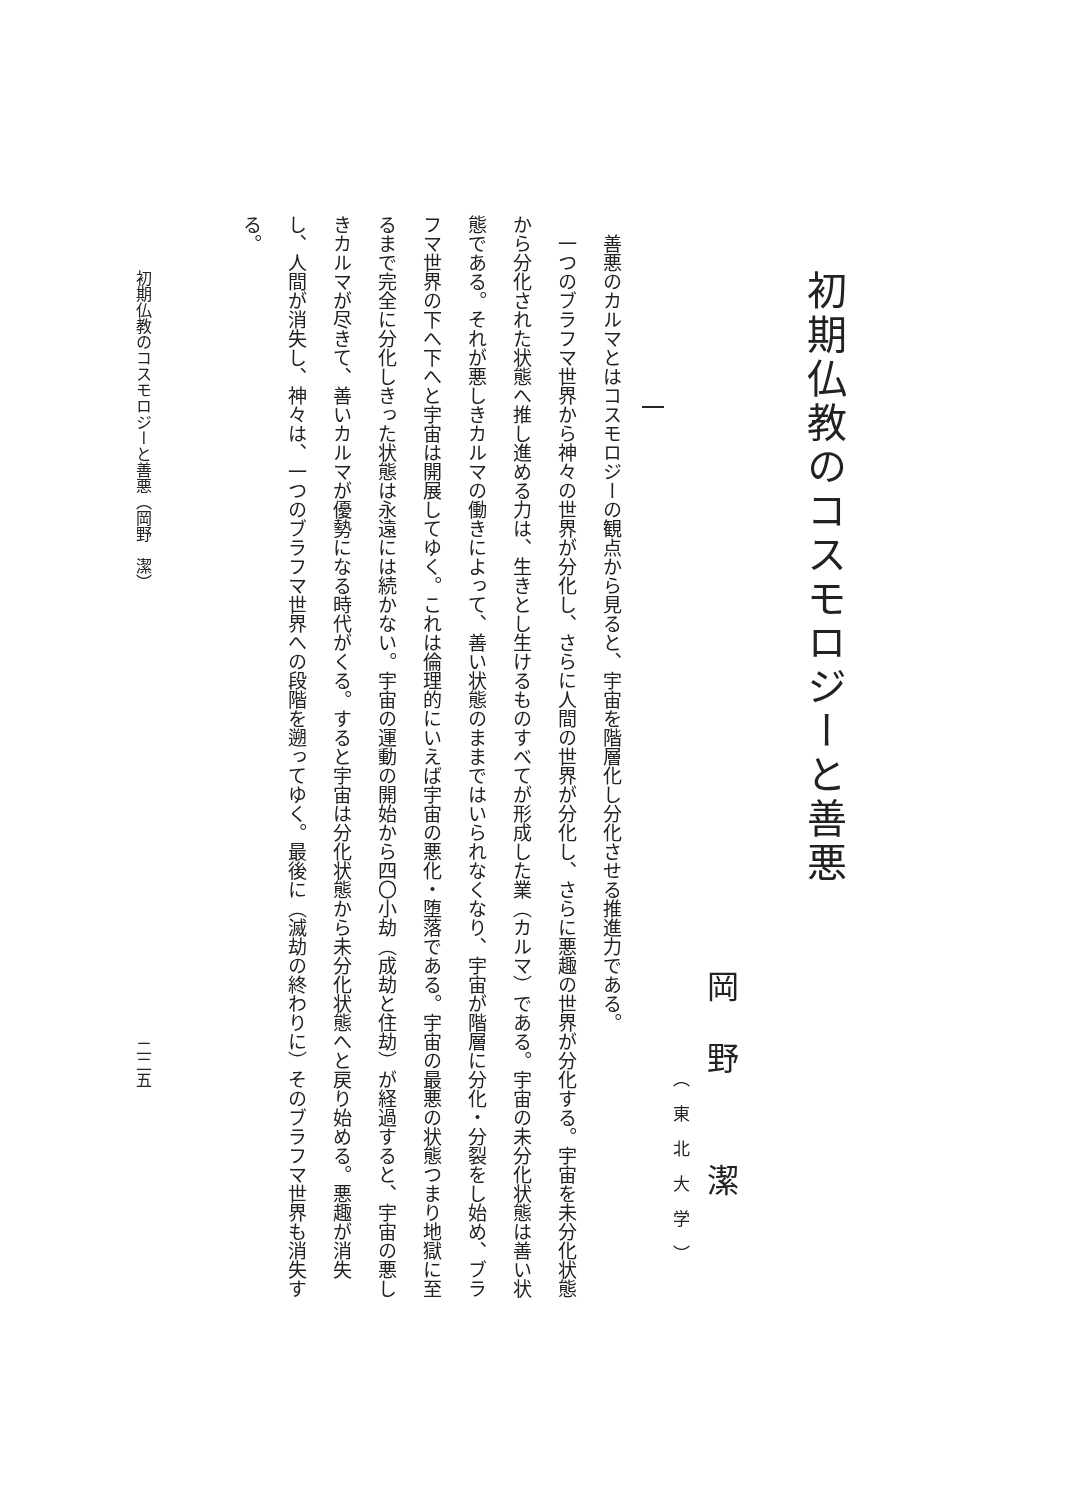初期仏教のコスモロジーと善悪
岡野 潔
（東北大学）
一
善悪のカルマとはコスモロジーの観点から見ると、宇宙を階層化し分化させる推進力である。
一つのブラフマ世界から神々の世界が分化し、さらに人間の世界が分化し、さらに悪趣の世界が分化する。宇宙を未分化状態から分化された状態へ推し進める力は、生きとし生けるものすべてが形成した業（カルマ）である。宇宙の未分化状態は善い状態である。それが悪しきカルマの働きによって、善い状態のままではいられなくなり、宇宙が階層に分化・分裂をし始め、ブラフマ世界の下へ下へと宇宙は開展してゆく。これは倫理的にいえば宇宙の悪化・堕落である。宇宙の最悪の状態つまり地獄に至るまで完全に分化しきった状態は永遠には続かない。宇宙の運動の開始から四〇小劫（成劫と住劫）が経過すると、宇宙の悪しきカルマが尽きて、善いカルマが優勢になる時代がくる。すると宇宙は分化状態から未分化状態へと戻り始める。悪趣が消失し、人間が消失し、神々は、一つのブラフマ世界への段階を遡ってゆく。最後に（滅劫の終わりに）そのブラフマ世界も消失する。
初期仏教のコスモロジーと善悪（岡野　潔）
二二五